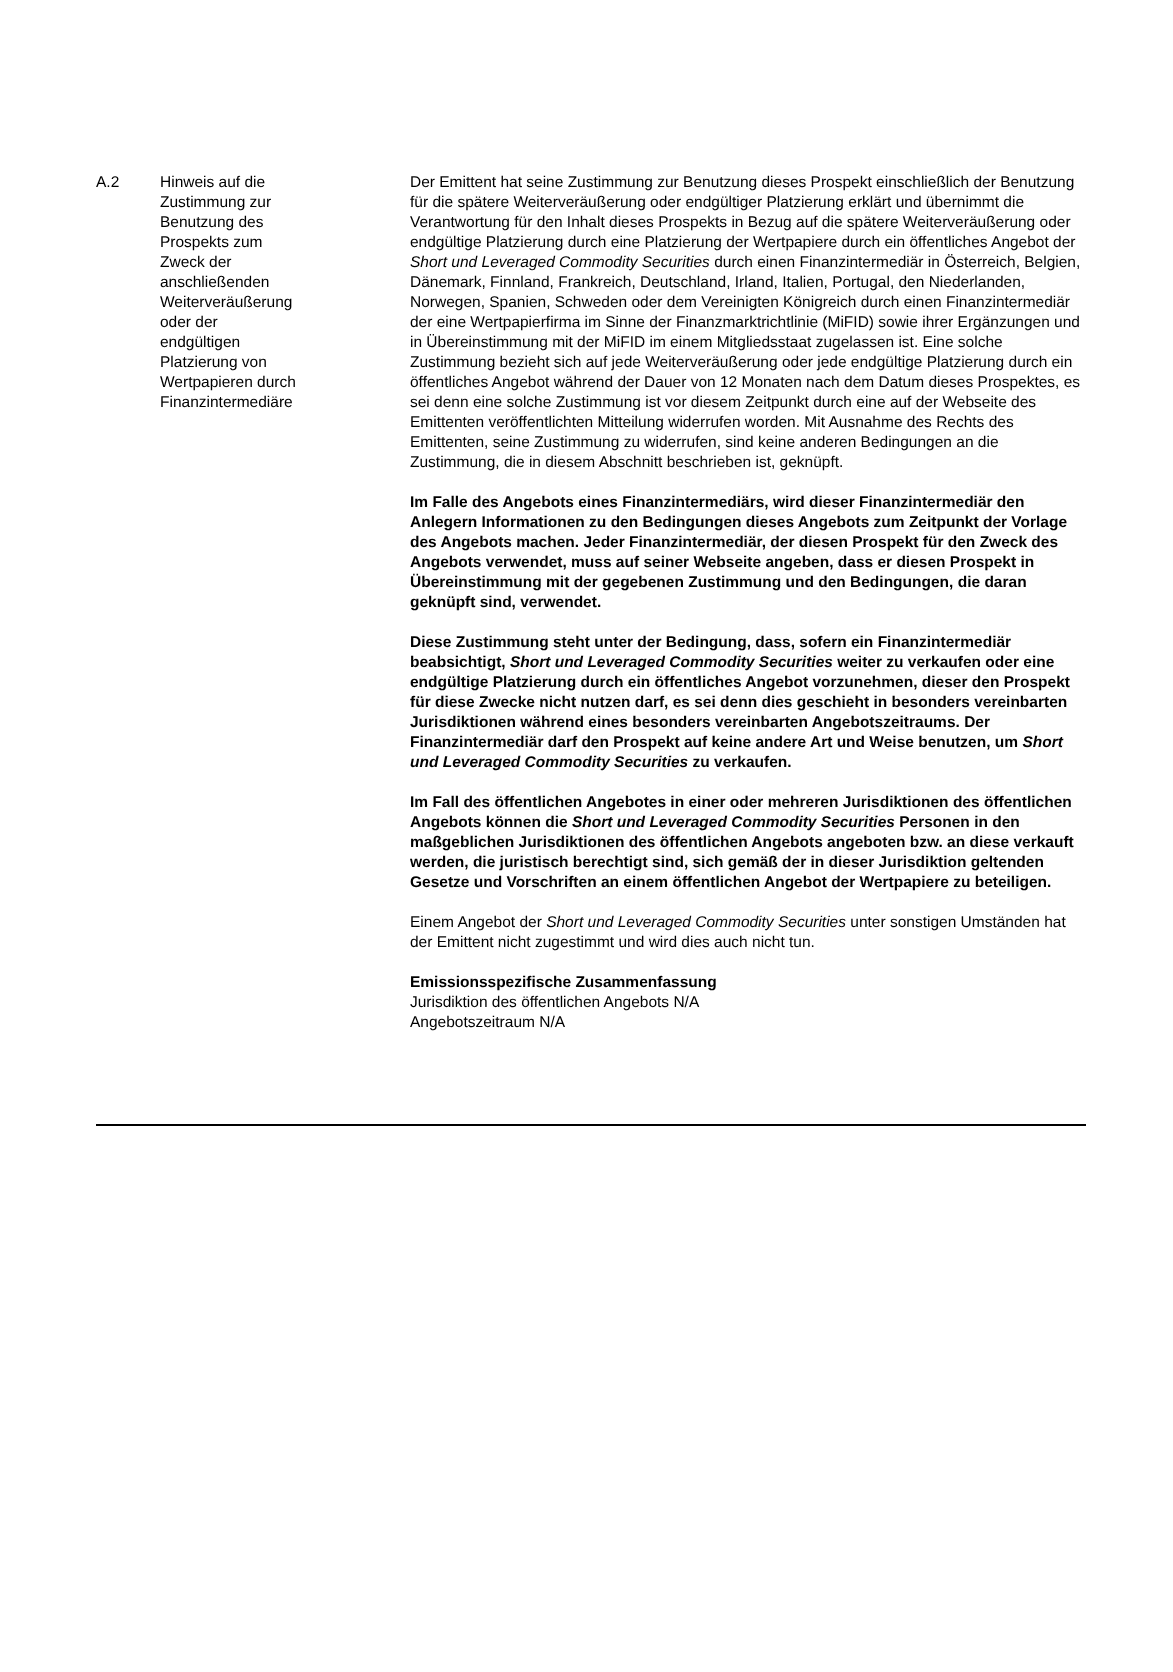| A.2 | Hinweis auf die Zustimmung zur Benutzung des Prospekts zum Zweck der anschließenden Weiterveräußerung oder der endgültigen Platzierung von Wertpapieren durch Finanzintermediäre | Der Emittent hat seine Zustimmung zur Benutzung dieses Prospekt einschließlich der Benutzung für die spätere Weiterveräußerung oder endgültiger Platzierung erklärt und übernimmt die Verantwortung für den Inhalt dieses Prospekts in Bezug auf die spätere Weiterveräußerung oder endgültige Platzierung durch eine Platzierung der Wertpapiere durch ein öffentliches Angebot der Short und Leveraged Commodity Securities durch einen Finanzintermediär in Österreich, Belgien, Dänemark, Finnland, Frankreich, Deutschland, Irland, Italien, Portugal, den Niederlanden, Norwegen, Spanien, Schweden oder dem Vereinigten Königreich durch einen Finanzintermediär der eine Wertpapierfirma im Sinne der Finanzmarktrichtlinie (MiFID) sowie ihrer Ergänzungen und in Übereinstimmung mit der MiFID im einem Mitgliedsstaat zugelassen ist. Eine solche Zustimmung bezieht sich auf jede Weiterveräußerung oder jede endgültige Platzierung durch ein öffentliches Angebot während der Dauer von 12 Monaten nach dem Datum dieses Prospektes, es sei denn eine solche Zustimmung ist vor diesem Zeitpunkt durch eine auf der Webseite des Emittenten veröffentlichten Mitteilung widerrufen worden. Mit Ausnahme des Rechts des Emittenten, seine Zustimmung zu widerrufen, sind keine anderen Bedingungen an die Zustimmung, die in diesem Abschnitt beschrieben ist, geknüpft. Im Falle des Angebots eines Finanzintermediärs, wird dieser Finanzintermediär den Anlegern Informationen zu den Bedingungen dieses Angebots zum Zeitpunkt der Vorlage des Angebots machen. Jeder Finanzintermediär, der diesen Prospekt für den Zweck des Angebots verwendet, muss auf seiner Webseite angeben, dass er diesen Prospekt in Übereinstimmung mit der gegebenen Zustimmung und den Bedingungen, die daran geknüpft sind, verwendet. Diese Zustimmung steht unter der Bedingung, dass, sofern ein Finanzintermediär beabsichtigt, Short und Leveraged Commodity Securities weiter zu verkaufen oder eine endgültige Platzierung durch ein öffentliches Angebot vorzunehmen, dieser den Prospekt für diese Zwecke nicht nutzen darf, es sei denn dies geschieht in besonders vereinbarten Jurisdiktionen während eines besonders vereinbarten Angebotszeitraums. Der Finanzintermediär darf den Prospekt auf keine andere Art und Weise benutzen, um Short und Leveraged Commodity Securities zu verkaufen. Im Fall des öffentlichen Angebotes in einer oder mehreren Jurisdiktionen des öffentlichen Angebots können die Short und Leveraged Commodity Securities Personen in den maßgeblichen Jurisdiktionen des öffentlichen Angebots angeboten bzw. an diese verkauft werden, die juristisch berechtigt sind, sich gemäß der in dieser Jurisdiktion geltenden Gesetze und Vorschriften an einem öffentlichen Angebot der Wertpapiere zu beteiligen. Einem Angebot der Short und Leveraged Commodity Securities unter sonstigen Umständen hat der Emittent nicht zugestimmt und wird dies auch nicht tun. Emissionsspezifische Zusammenfassung Jurisdiktion des öffentlichen Angebots N/A Angebotszeitraum N/A |